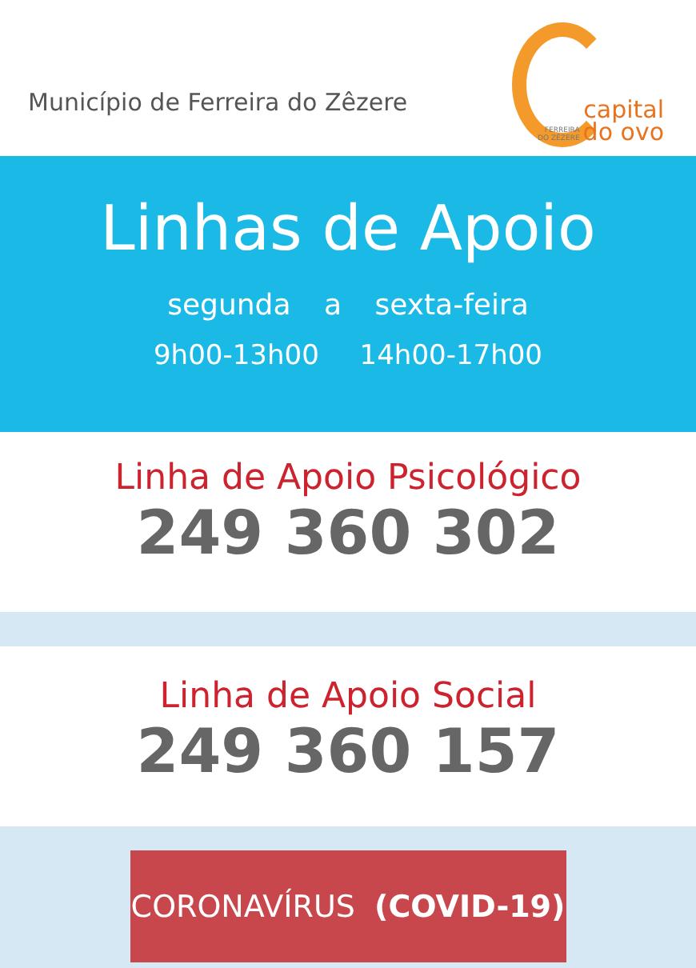Município de Ferreira do Zêzere
capital
FERREIRA
DO ZÊZERE do ovo
Linhas de Apoio
segunda a sexta-feira
9h00-13h00 14h00-17h00
Linha de Apoio Psicológico
249 360 302
Linha de Apoio Social
249 360 157
CORONAVÍRUS (COVID-19)